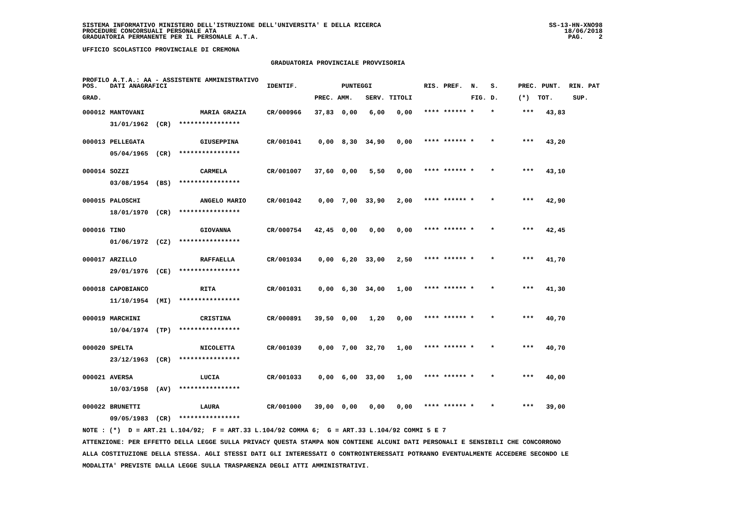SISTEMA INFORMATIVO MINISTERO DELL'ISTRUZIONE DELL'UNIVERSITA' E DELLA RICERCA PROCEDURE CONCORSUALI PERSONALE ATA GRADUATORIA PERMANENTE PER IL PERSONALE A.T.A.
SS-13-HN-XNO98 18/06/2018 PAG. 2
UFFICIO SCOLASTICO PROVINCIALE DI CREMONA
GRADUATORIA PROVINCIALE PROVVISORIA
PROFILO A.T.A.: AA - ASSISTENTE AMMINISTRATIVO
| POS. | DATI ANAGRAFICI | | IDENTIF. | | PUNTEGGI | | | RIS. | PREF. | N. | S. | PREC. | PUNT. | RIN. PAT |
| --- | --- | --- | --- | --- | --- | --- | --- | --- | --- | --- | --- | --- | --- | --- |
| GRAD. | | | | PREC. | AMM. | SERV. | TITOLI | | | FIG. | D. | (*) | TOT. | SUP. |
| 000012 | MANTOVANI | MARIA GRAZIA | CR/000966 | 37,83 | 0,00 | 6,00 | 0,00 | **** | ****** * | | * | *** | 43,83 | |
| | 31/01/1962 (CR) **************** | | | | | | | | | | | | | |
| 000013 | PELLEGATA | GIUSEPPINA | CR/001041 | 0,00 | 8,30 | 34,90 | 0,00 | **** | ****** * | | * | *** | 43,20 | |
| | 05/04/1965 (CR) **************** | | | | | | | | | | | | | |
| 000014 | SOZZI | CARMELA | CR/001007 | 37,60 | 0,00 | 5,50 | 0,00 | **** | ****** * | | * | *** | 43,10 | |
| | 03/08/1954 (BS) **************** | | | | | | | | | | | | | |
| 000015 | PALOSCHI | ANGELO MARIO | CR/001042 | 0,00 | 7,00 | 33,90 | 2,00 | **** | ****** * | | * | *** | 42,90 | |
| | 18/01/1970 (CR) **************** | | | | | | | | | | | | | |
| 000016 | TINO | GIOVANNA | CR/000754 | 42,45 | 0,00 | 0,00 | 0,00 | **** | ****** * | | * | *** | 42,45 | |
| | 01/06/1972 (CZ) **************** | | | | | | | | | | | | | |
| 000017 | ARZILLO | RAFFAELLA | CR/001034 | 0,00 | 6,20 | 33,00 | 2,50 | **** | ****** * | | * | *** | 41,70 | |
| | 29/01/1976 (CE) **************** | | | | | | | | | | | | | |
| 000018 | CAPOBIANCO | RITA | CR/001031 | 0,00 | 6,30 | 34,00 | 1,00 | **** | ****** * | | * | *** | 41,30 | |
| | 11/10/1954 (MI) **************** | | | | | | | | | | | | | |
| 000019 | MARCHINI | CRISTINA | CR/000891 | 39,50 | 0,00 | 1,20 | 0,00 | **** | ****** * | | * | *** | 40,70 | |
| | 10/04/1974 (TP) **************** | | | | | | | | | | | | | |
| 000020 | SPELTA | NICOLETTA | CR/001039 | 0,00 | 7,00 | 32,70 | 1,00 | **** | ****** * | | * | *** | 40,70 | |
| | 23/12/1963 (CR) **************** | | | | | | | | | | | | | |
| 000021 | AVERSA | LUCIA | CR/001033 | 0,00 | 6,00 | 33,00 | 1,00 | **** | ****** * | | * | *** | 40,00 | |
| | 10/03/1958 (AV) **************** | | | | | | | | | | | | | |
| 000022 | BRUNETTI | LAURA | CR/001000 | 39,00 | 0,00 | 0,00 | 0,00 | **** | ****** * | | * | *** | 39,00 | |
| | 09/05/1983 (CR) **************** | | | | | | | | | | | | | |
NOTE : (*) D = ART.21 L.104/92; F = ART.33 L.104/92 COMMA 6; G = ART.33 L.104/92 COMMI 5 E 7
ATTENZIONE: PER EFFETTO DELLA LEGGE SULLA PRIVACY QUESTA STAMPA NON CONTIENE ALCUNI DATI PERSONALI E SENSIBILI CHE CONCORRONO
ALLA COSTITUZIONE DELLA STESSA. AGLI STESSI DATI GLI INTERESSATI O CONTROINTERESSATI POTRANNO EVENTUALMENTE ACCEDERE SECONDO LE
MODALITA' PREVISTE DALLA LEGGE SULLA TRASPARENZA DEGLI ATTI AMMINISTRATIVI.